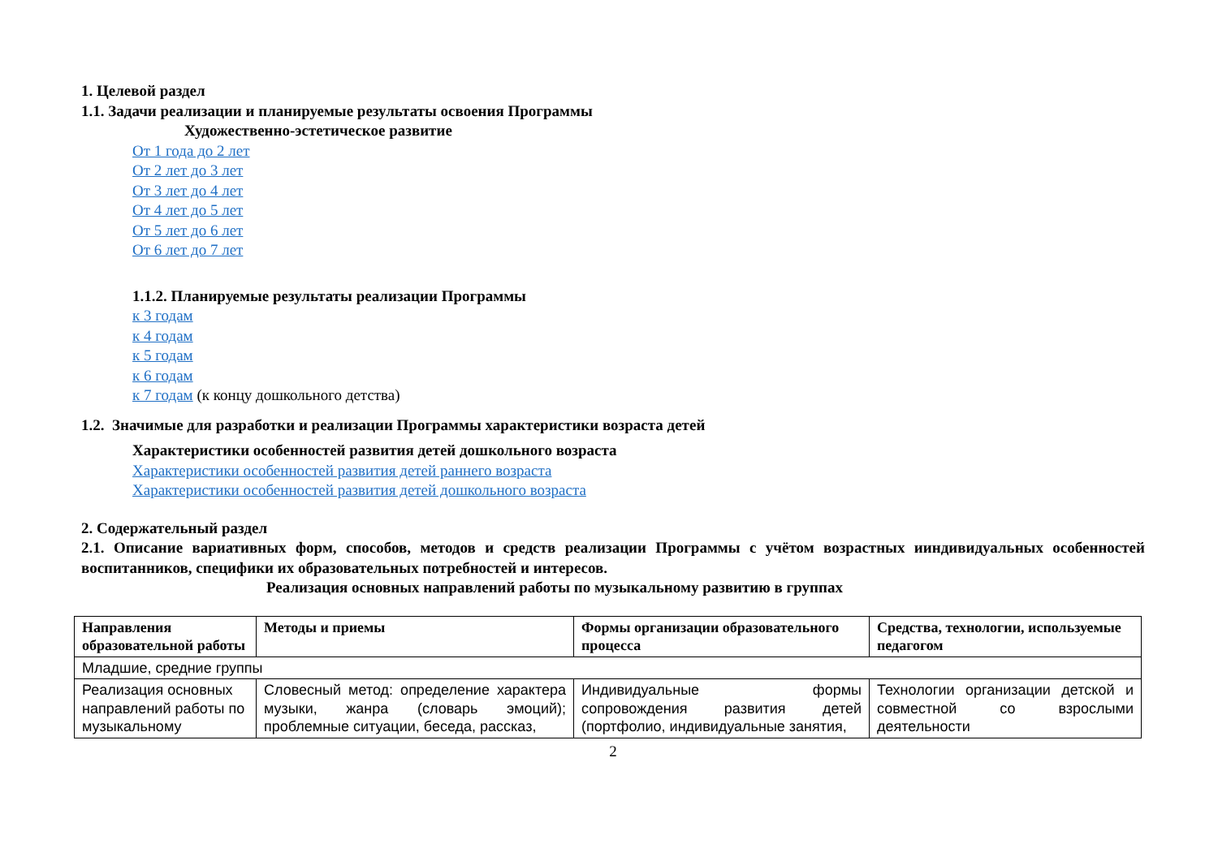1. Целевой раздел
1.1. Задачи реализации и планируемые результаты освоения Программы
Художественно-эстетическое развитие
От 1 года до 2 лет
От 2 лет до 3 лет
От 3 лет до 4 лет
От 4 лет до 5 лет
От 5 лет до 6 лет
От 6 лет до 7 лет
1.1.2. Планируемые результаты реализации Программы
к 3 годам
к 4 годам
к 5 годам
к 6 годам
к 7 годам (к концу дошкольного детства)
1.2. Значимые для разработки и реализации Программы характеристики возраста детей
Характеристики особенностей развития детей дошкольного возраста
Характеристики особенностей развития детей раннего возраста
Характеристики особенностей развития детей дошкольного возраста
2. Содержательный раздел
2.1. Описание вариативных форм, способов, методов и средств реализации Программы с учётом возрастных ииндивидуальных особенностей воспитанников, специфики их образовательных потребностей и интересов.
Реализация основных направлений работы по музыкальному развитию в группах
| Направления образовательной работы | Методы и приемы | Формы организации образовательного процесса | Средства, технологии, используемые педагогом |
| Младшие, средние группы | | | |
| Реализация основных направлений работы по музыкальному | Словесный метод: определение характера музыки, жанра (словарь эмоций); проблемные ситуации, беседа, рассказ, | Индивидуальные формы сопровождения развития детей (портфолио, индивидуальные занятия, | Технологии организации детской и совместной со взрослыми деятельности |
2